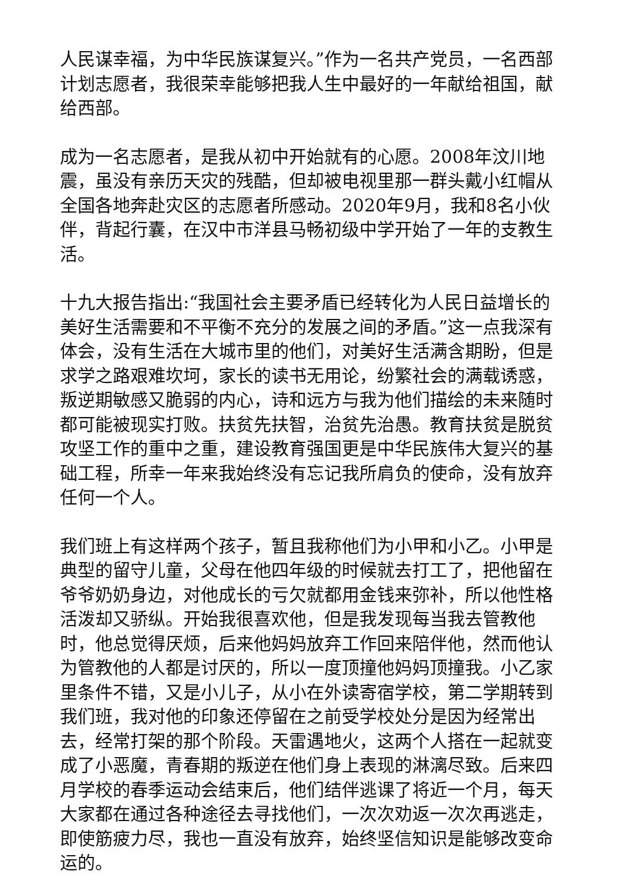人民谋幸福，为中华民族谋复兴。”作为一名共产党员，一名西部计划志愿者，我很荣幸能够把我人生中最好的一年献给祖国，献给西部。
成为一名志愿者，是我从初中开始就有的心愿。2008年汶川地震，虽没有亲历天灾的残酷，但却被电视里那一群头戴小红帽从全国各地奔赴灾区的志愿者所感动。2020年9月，我和8名小伙伴，背起行囊，在汉中市洋县马畅初级中学开始了一年的支教生活。
十九大报告指出:“我国社会主要矛盾已经转化为人民日益增长的美好生活需要和不平衡不充分的发展之间的矛盾。”这一点我深有体会，没有生活在大城市里的他们，对美好生活满含期盼，但是求学之路艰难坎坷，家长的读书无用论，纷繁社会的满载诱惑，叛逆期敏感又脆弱的内心，诗和远方与我为他们描绘的未来随时都可能被现实打败。扶贫先扶智，治贫先治愚。教育扶贫是脱贫攻坚工作的重中之重，建设教育强国更是中华民族伟大复兴的基础工程，所幸一年来我始终没有忘记我所肩负的使命，没有放弃任何一个人。
我们班上有这样两个孩子，暂且我称他们为小甲和小乙。小甲是典型的留守儿童，父母在他四年级的时候就去打工了，把他留在爷爷奶奶身边，对他成长的亏欠就都用金钱来弥补，所以他性格活泼却又骄纵。开始我很喜欢他，但是我发现每当我去管教他时，他总觉得厌烦，后来他妈妈放弃工作回来陪伴他，然而他认为管教他的人都是讨厌的，所以一度顶撞他妈妈顶撞我。小乙家里条件不错，又是小儿子，从小在外读寄宿学校，第二学期转到我们班，我对他的印象还停留在之前受学校处分是因为经常出去，经常打架的那个阶段。天雷遇地火，这两个人搭在一起就变成了小恶魔，青春期的叛逆在他们身上表现的淋漓尽致。后来四月学校的春季运动会结束后，他们结伴逃课了将近一个月，每天大家都在通过各种途径去寻找他们，一次次劝返一次次再逃走，即使筋疲力尽，我也一直没有放弃，始终坚信知识是能够改变命运的。